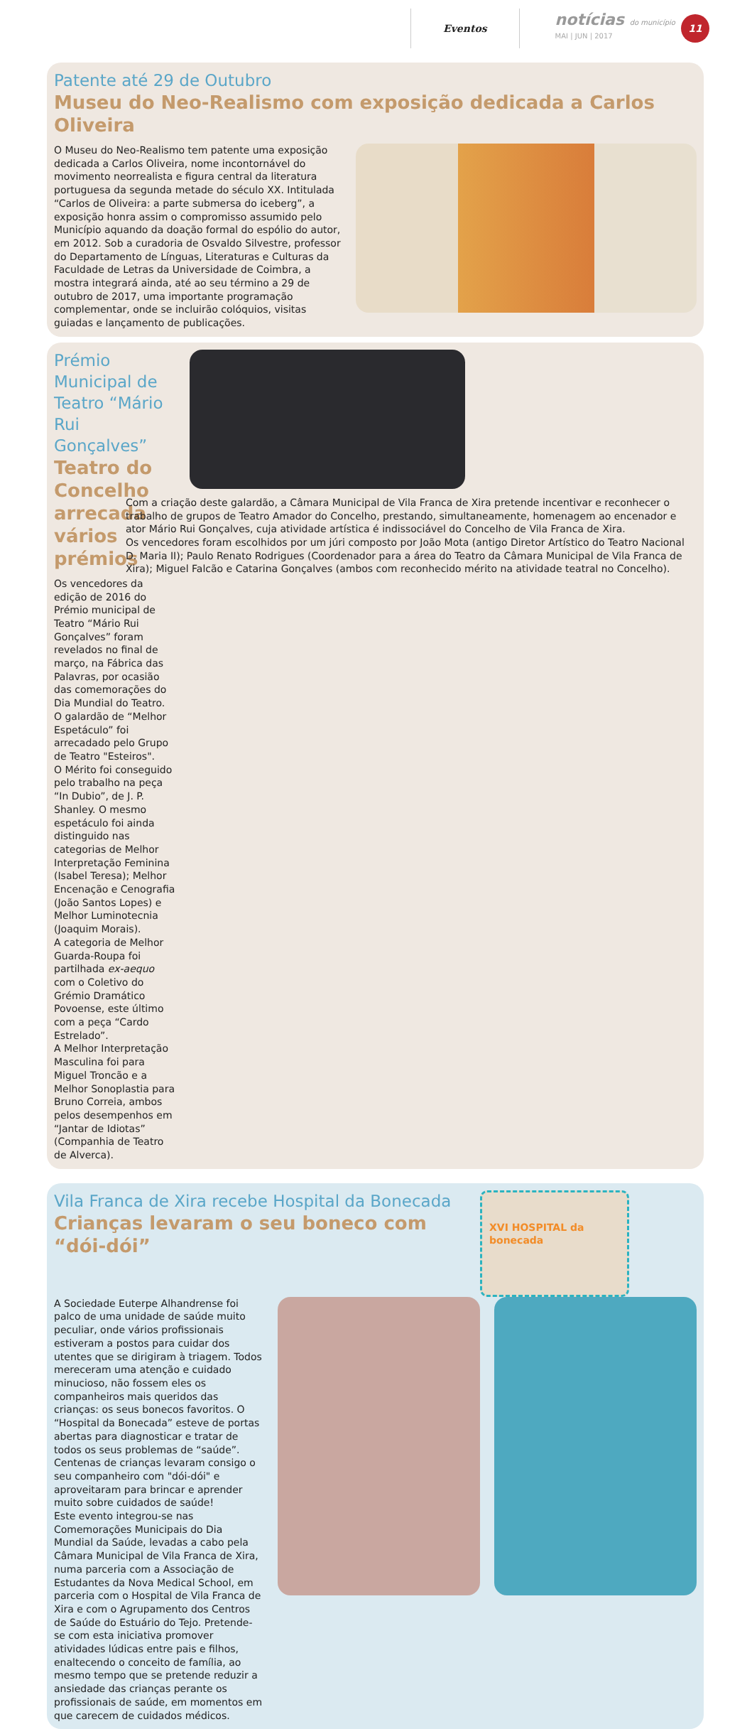Eventos
notícias do município
MAI | JUN | 2017
11
Patente até 29 de Outubro
Museu do Neo-Realismo com exposição dedicada a Carlos Oliveira
O Museu do Neo-Realismo tem patente uma exposição dedicada a Carlos Oliveira, nome incontornável do movimento neorrealista e figura central da literatura portuguesa da segunda metade do século XX. Intitulada “Carlos de Oliveira: a parte submersa do iceberg”, a exposição honra assim o compromisso assumido pelo Município aquando da doação formal do espólio do autor, em 2012. Sob a curadoria de Osvaldo Silvestre, professor do Departamento de Línguas, Literaturas e Culturas da Faculdade de Letras da Universidade de Coimbra, a mostra integrará ainda, até ao seu término a 29 de outubro de 2017, uma importante programação complementar, onde se incluirão colóquios, visitas guiadas e lançamento de publicações.
Prémio Municipal de Teatro “Mário Rui Gonçalves”
Teatro do Concelho arrecada vários prémios
Os vencedores da edição de 2016 do Prémio municipal de Teatro “Mário Rui Gonçalves” foram revelados no final de março, na Fábrica das Palavras, por ocasião das comemorações do Dia Mundial do Teatro.
O galardão de “Melhor Espetáculo” foi arrecadado pelo Grupo de Teatro "Esteiros".
O Mérito foi conseguido pelo trabalho na peça “In Dubio”, de J. P. Shanley. O mesmo espetáculo foi ainda distinguido nas categorias de Melhor Interpretação Feminina (Isabel Teresa); Melhor Encenação e Cenografia (João Santos Lopes) e Melhor Luminotecnia (Joaquim Morais).
A categoria de Melhor Guarda-Roupa foi partilhada ex-aequo com o Coletivo do Grémio Dramático Povoense, este último com a peça “Cardo Estrelado”.
A Melhor Interpretação Masculina foi para Miguel Troncão e a Melhor Sonoplastia para Bruno Correia, ambos pelos desempenhos em “Jantar de Idiotas” (Companhia de Teatro de Alverca).
Com a criação deste galardão, a Câmara Municipal de Vila Franca de Xira pretende incentivar e reconhecer o trabalho de grupos de Teatro Amador do Concelho, prestando, simultaneamente, homenagem ao encenador e ator Mário Rui Gonçalves, cuja atividade artística é indissociável do Concelho de Vila Franca de Xira.
Os vencedores foram escolhidos por um júri composto por João Mota (antigo Diretor Artístico do Teatro Nacional D. Maria II); Paulo Renato Rodrigues (Coordenador para a área do Teatro da Câmara Municipal de Vila Franca de Xira); Miguel Falcão e Catarina Gonçalves (ambos com reconhecido mérito na atividade teatral no Concelho).
Vila Franca de Xira recebe Hospital da Bonecada
Crianças levaram o seu boneco com “dói-dói”
XVI HOSPITAL da bonecada
A Sociedade Euterpe Alhandrense foi palco de uma unidade de saúde muito peculiar, onde vários profissionais estiveram a postos para cuidar dos utentes que se dirigiram à triagem. Todos mereceram uma atenção e cuidado minucioso, não fossem eles os companheiros mais queridos das crianças: os seus bonecos favoritos. O “Hospital da Bonecada” esteve de portas abertas para diagnosticar e tratar de todos os seus problemas de “saúde”. Centenas de crianças levaram consigo o seu companheiro com "dói-dói" e aproveitaram para brincar e aprender muito sobre cuidados de saúde!
Este evento integrou-se nas Comemorações Municipais do Dia Mundial da Saúde, levadas a cabo pela Câmara Municipal de Vila Franca de Xira, numa parceria com a Associação de Estudantes da Nova Medical School, em parceria com o Hospital de Vila Franca de Xira e com o Agrupamento dos Centros de Saúde do Estuário do Tejo. Pretende-se com esta iniciativa promover atividades lúdicas entre pais e filhos, enaltecendo o conceito de família, ao mesmo tempo que se pretende reduzir a ansiedade das crianças perante os profissionais de saúde, em momentos em que carecem de cuidados médicos.